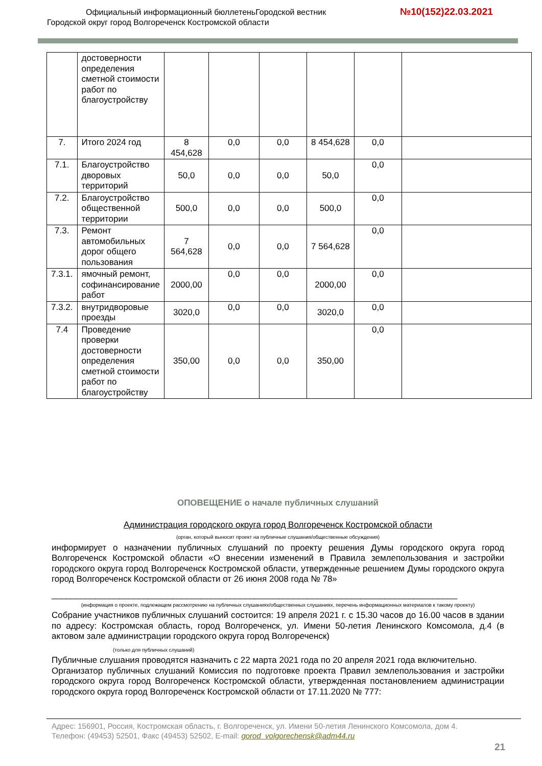Официальный информационный бюллетеньГородской вестник
Городской округ город Волгореченск Костромской области
№10(152)22.03.2021
| | достоверности определения сметной стоимости работ по благоустройству | | | | | | |
| 7. | Итого 2024 год | 8 454,628 | 0,0 | 0,0 | 8 454,628 | 0,0 | |
| 7.1. | Благоустройство дворовых территорий | 50,0 | 0,0 | 0,0 | 50,0 | 0,0 | |
| 7.2. | Благоустройство общественной территории | 500,0 | 0,0 | 0,0 | 500,0 | 0,0 | |
| 7.3. | Ремонт автомобильных дорог общего пользования | 7 564,628 | 0,0 | 0,0 | 7 564,628 | 0,0 | |
| 7.3.1. | ямочный ремонт, софинансирование работ | 2000,00 | 0,0 | 0,0 | 2000,00 | 0,0 | |
| 7.3.2. | внутридворовые проезды | 3020,0 | 0,0 | 0,0 | 3020,0 | 0,0 | |
| 7.4 | Проведение проверки достоверности определения сметной стоимости работ по благоустройству | 350,00 | 0,0 | 0,0 | 350,00 | 0,0 | |
ОПОВЕЩЕНИЕ о начале публичных слушаний
Администрация городского округа город Волгореченск Костромской области
(орган, который выносит проект на публичные слушания/общественные обсуждения)
информирует о назначении публичных слушаний по проекту решения Думы городского округа город Волгореченск Костромской области «О внесении изменений в Правила землепользования и застройки городского округа город Волгореченск Костромской области, утвержденные решением Думы городского округа город Волгореченск Костромской области от 26 июня 2008 года № 78»
____________________________________________________________________________________
(информация о проекте, подлежащем рассмотрению на публичных слушаниях/общественных слушаниях, перечень информационных материалов к такому проекту)
Собрание участников публичных слушаний состоится: 19 апреля 2021 г. с 15.30 часов до 16.00 часов в здании по адресу: Костромская область, город Волгореченск, ул. Имени 50-летия Ленинского Комсомола, д.4 (в актовом зале администрации городского округа город Волгореченск)
(только для публичных слушаний)
Публичные слушания проводятся назначить с 22 марта 2021 года по 20 апреля 2021 года включительно.
Организатор публичных слушаний Комиссия по подготовке проекта Правил землепользования и застройки городского округа город Волгореченск Костромской области, утвержденная постановлением администрации городского округа город Волгореченск Костромской области от 17.11.2020 № 777:
Адрес: 156901, Россия, Костромская область, г. Волгореченск, ул. Имени 50-летия Ленинского Комсомола, дом 4.
Телефон: (49453) 52501, Факс (49453) 52502, E-mail: gorod_volgorechensk@adm44.ru
21